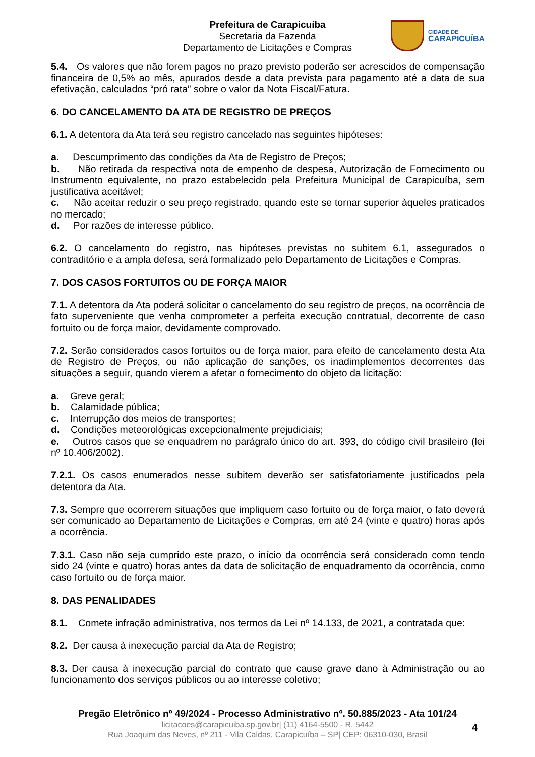Prefeitura de Carapicuíba
Secretaria da Fazenda
Departamento de Licitações e Compras
CIDADE DE
CARAPICUÍBA
5.4. Os valores que não forem pagos no prazo previsto poderão ser acrescidos de compensação financeira de 0,5% ao mês, apurados desde a data prevista para pagamento até a data de sua efetivação, calculados “pró rata” sobre o valor da Nota Fiscal/Fatura.
6. DO CANCELAMENTO DA ATA DE REGISTRO DE PREÇOS
6.1. A detentora da Ata terá seu registro cancelado nas seguintes hipóteses:
a. Descumprimento das condições da Ata de Registro de Preços;
b. Não retirada da respectiva nota de empenho de despesa, Autorização de Fornecimento ou Instrumento equivalente, no prazo estabelecido pela Prefeitura Municipal de Carapicuíba, sem justificativa aceitável;
c. Não aceitar reduzir o seu preço registrado, quando este se tornar superior àqueles praticados no mercado;
d. Por razões de interesse público.
6.2. O cancelamento do registro, nas hipóteses previstas no subitem 6.1, assegurados o contraditório e a ampla defesa, será formalizado pelo Departamento de Licitações e Compras.
7. DOS CASOS FORTUITOS OU DE FORÇA MAIOR
7.1. A detentora da Ata poderá solicitar o cancelamento do seu registro de preços, na ocorrência de fato superveniente que venha comprometer a perfeita execução contratual, decorrente de caso fortuito ou de força maior, devidamente comprovado.
7.2. Serão considerados casos fortuitos ou de força maior, para efeito de cancelamento desta Ata de Registro de Preços, ou não aplicação de sanções, os inadimplementos decorrentes das situações a seguir, quando vierem a afetar o fornecimento do objeto da licitação:
a. Greve geral;
b. Calamidade pública;
c. Interrupção dos meios de transportes;
d. Condições meteorológicas excepcionalmente prejudiciais;
e. Outros casos que se enquadrem no parágrafo único do art. 393, do código civil brasileiro (lei nº 10.406/2002).
7.2.1. Os casos enumerados nesse subitem deverão ser satisfatoriamente justificados pela detentora da Ata.
7.3. Sempre que ocorrerem situações que impliquem caso fortuito ou de força maior, o fato deverá ser comunicado ao Departamento de Licitações e Compras, em até 24 (vinte e quatro) horas após a ocorrência.
7.3.1. Caso não seja cumprido este prazo, o início da ocorrência será considerado como tendo sido 24 (vinte e quatro) horas antes da data de solicitação de enquadramento da ocorrência, como caso fortuito ou de força maior.
8. DAS PENALIDADES
8.1. Comete infração administrativa, nos termos da Lei nº 14.133, de 2021, a contratada que:
8.2. Der causa à inexecução parcial da Ata de Registro;
8.3. Der causa à inexecução parcial do contrato que cause grave dano à Administração ou ao funcionamento dos serviços públicos ou ao interesse coletivo;
Pregão Eletrônico nº 49/2024 - Processo Administrativo nº. 50.885/2023 - Ata 101/24
licitacoes@carapicuiba.sp.gov.br| (11) 4164-5500 - R. 5442
Rua Joaquim das Neves, nº 211 - Vila Caldas, Carapicuíba – SP| CEP: 06310-030, Brasil
4